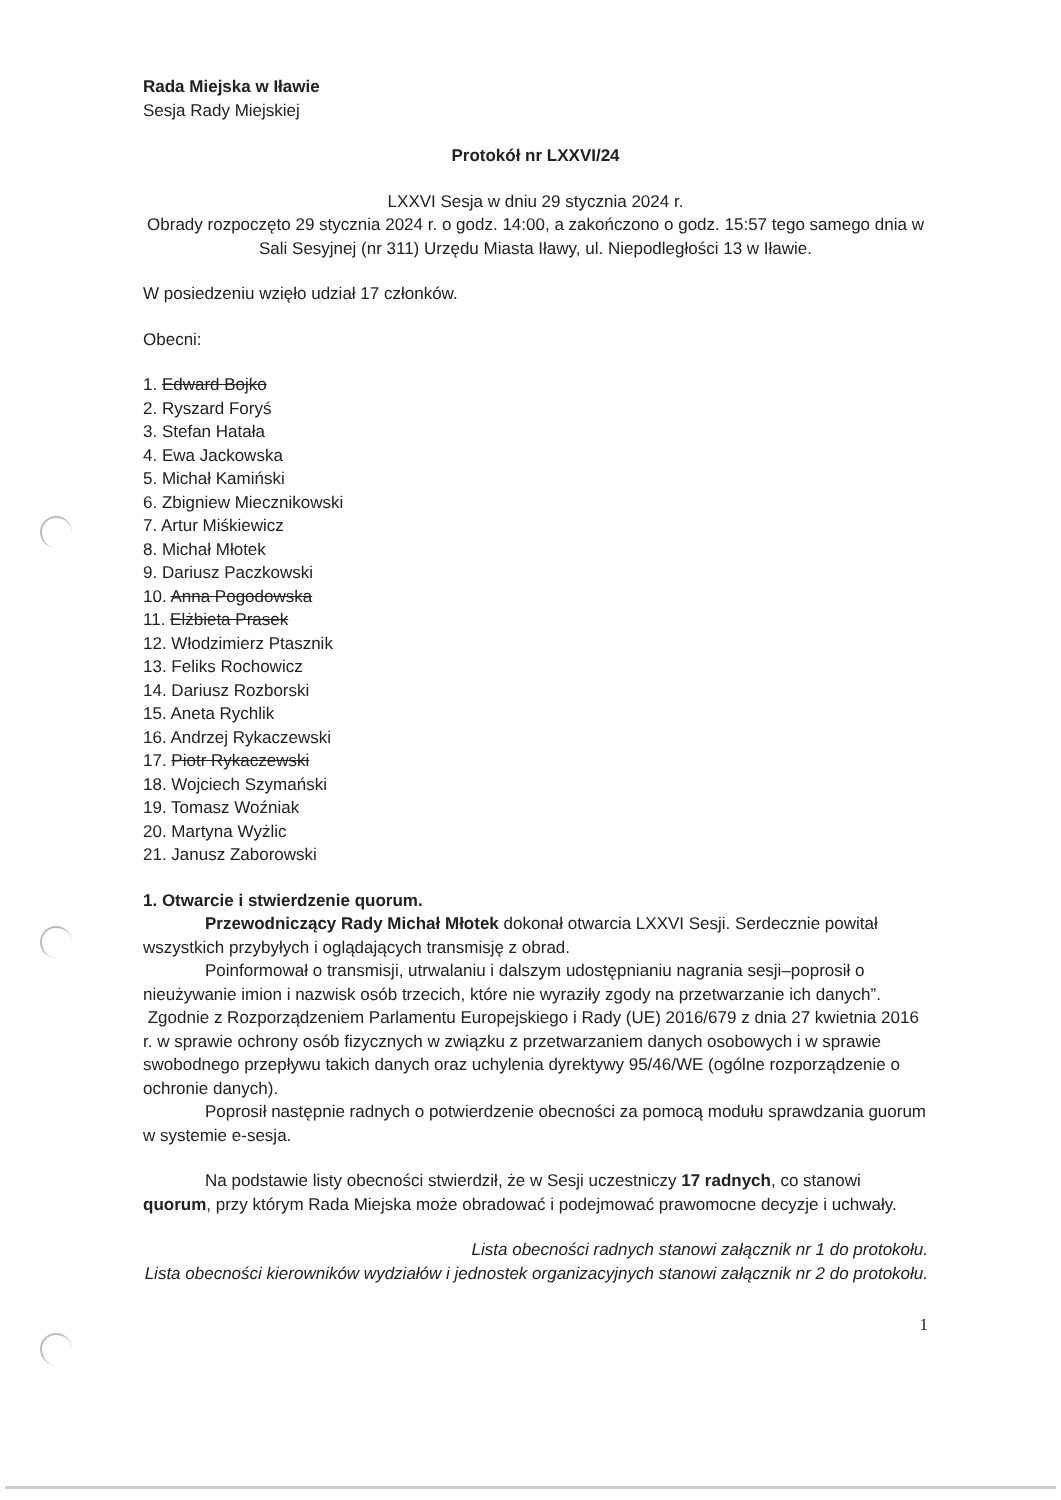Rada Miejska w Iławie
Sesja Rady Miejskiej
Protokół nr LXXVI/24
LXXVI Sesja w dniu 29 stycznia 2024 r.
Obrady rozpoczęto 29 stycznia 2024 r. o godz. 14:00, a zakończono o godz. 15:57 tego samego dnia w Sali Sesyjnej (nr 311) Urzędu Miasta Iławy, ul. Niepodległości 13 w Iławie.
W posiedzeniu wzięło udział 17 członków.
Obecni:
1. Edward Bojko
2. Ryszard Foryś
3. Stefan Hatała
4. Ewa Jackowska
5. Michał Kamiński
6. Zbigniew Miecznikowski
7. Artur Miśkiewicz
8. Michał Młotek
9. Dariusz Paczkowski
10. Anna Pogodowska
11. Elżbieta Prasek
12. Włodzimierz Ptasznik
13. Feliks Rochowicz
14. Dariusz Rozborski
15. Aneta Rychlik
16. Andrzej Rykaczewski
17. Piotr Rykaczewski
18. Wojciech Szymański
19. Tomasz Woźniak
20. Martyna Wyżlic
21. Janusz Zaborowski
1. Otwarcie i stwierdzenie quorum.
Przewodniczący Rady Michał Młotek dokonał otwarcia LXXVI Sesji. Serdecznie powitał wszystkich przybyłych i oglądających transmisję z obrad.
Poinformował o transmisji, utrwalaniu i dalszym udostępnianiu nagrania sesji–poprosił o nieużywanie imion i nazwisk osób trzecich, które nie wyraziły zgody na przetwarzanie ich danych”.
Zgodnie z Rozporządzeniem Parlamentu Europejskiego i Rady (UE) 2016/679 z dnia 27 kwietnia 2016 r. w sprawie ochrony osób fizycznych w związku z przetwarzaniem danych osobowych i w sprawie swobodnego przepływu takich danych oraz uchylenia dyrektywy 95/46/WE (ogólne rozporządzenie o ochronie danych).
Poprosił następnie radnych o potwierdzenie obecności za pomocą modułu sprawdzania guorum w systemie e-sesja.
Na podstawie listy obecności stwierdził, że w Sesji uczestniczy 17 radnych, co stanowi quorum, przy którym Rada Miejska może obradować i podejmować prawomocne decyzje i uchwały.
Lista obecności radnych stanowi załącznik nr 1 do protokołu.
Lista obecności kierowników wydziałów i jednostek organizacyjnych stanowi załącznik nr 2 do protokołu.
1